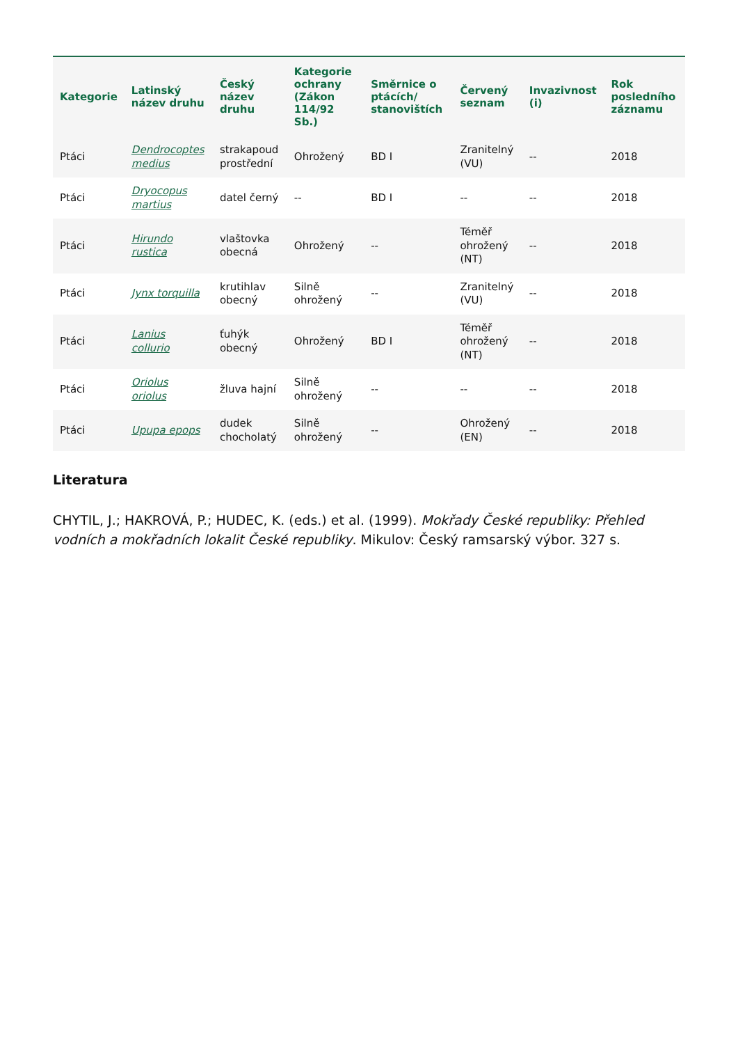| Kategorie | Latinský název druhu | Český název druhu | Kategorie ochrany (Zákon 114/92 Sb.) | Směrnice o ptácích/ stanovištích | Červený seznam | Invazivnost (i) | Rok posledního záznamu |
| --- | --- | --- | --- | --- | --- | --- | --- |
| Ptáci | Dendrocoptes medius | strakapoud prostřední | Ohrožený | BD I | Zranitelný (VU) | -- | 2018 |
| Ptáci | Dryocopus martius | datel černý | -- | BD I | -- | -- | 2018 |
| Ptáci | Hirundo rustica | vlaštovka obecná | Ohrožený | -- | Téměř ohrožený (NT) | -- | 2018 |
| Ptáci | Jynx torquilla | krutihlav obecný | Silně ohrožený | -- | Zranitelný (VU) | -- | 2018 |
| Ptáci | Lanius collurio | ťuhýk obecný | Ohrožený | BD I | Téměř ohrožený (NT) | -- | 2018 |
| Ptáci | Oriolus oriolus | žluva hajní | Silně ohrožený | -- | -- | -- | 2018 |
| Ptáci | Upupa epops | dudek chocholatý | Silně ohrožený | -- | Ohrožený (EN) | -- | 2018 |
Literatura
CHYTIL, J.; HAKROVÁ, P.; HUDEC, K. (eds.) et al. (1999). Mokřady České republiky: Přehled vodních a mokřadních lokalit České republiky. Mikulov: Český ramsarský výbor. 327 s.